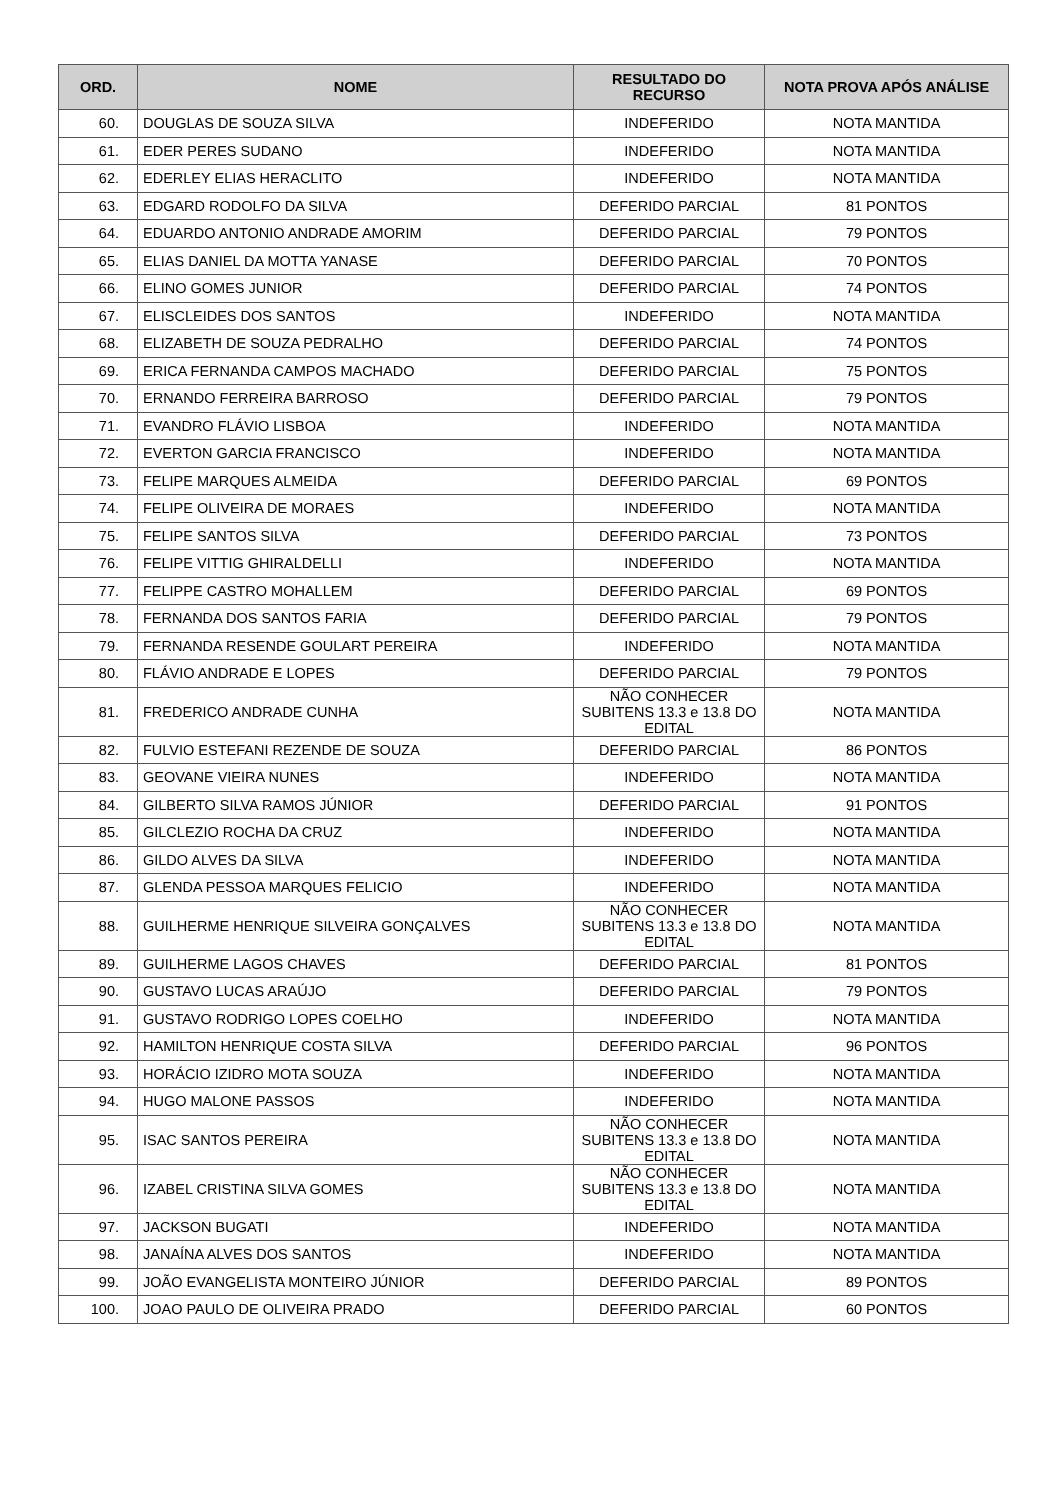| ORD. | NOME | RESULTADO DO RECURSO | NOTA PROVA APÓS ANÁLISE |
| --- | --- | --- | --- |
| 60. | DOUGLAS DE SOUZA SILVA | INDEFERIDO | NOTA MANTIDA |
| 61. | EDER PERES SUDANO | INDEFERIDO | NOTA MANTIDA |
| 62. | EDERLEY ELIAS HERACLITO | INDEFERIDO | NOTA MANTIDA |
| 63. | EDGARD RODOLFO DA SILVA | DEFERIDO PARCIAL | 81 PONTOS |
| 64. | EDUARDO ANTONIO ANDRADE AMORIM | DEFERIDO PARCIAL | 79 PONTOS |
| 65. | ELIAS DANIEL DA MOTTA YANASE | DEFERIDO PARCIAL | 70 PONTOS |
| 66. | ELINO GOMES JUNIOR | DEFERIDO PARCIAL | 74 PONTOS |
| 67. | ELISCLEIDES DOS SANTOS | INDEFERIDO | NOTA MANTIDA |
| 68. | ELIZABETH DE SOUZA PEDRALHO | DEFERIDO PARCIAL | 74 PONTOS |
| 69. | ERICA FERNANDA CAMPOS MACHADO | DEFERIDO PARCIAL | 75 PONTOS |
| 70. | ERNANDO FERREIRA BARROSO | DEFERIDO PARCIAL | 79 PONTOS |
| 71. | EVANDRO FLÁVIO LISBOA | INDEFERIDO | NOTA MANTIDA |
| 72. | EVERTON GARCIA FRANCISCO | INDEFERIDO | NOTA MANTIDA |
| 73. | FELIPE MARQUES ALMEIDA | DEFERIDO PARCIAL | 69 PONTOS |
| 74. | FELIPE OLIVEIRA DE MORAES | INDEFERIDO | NOTA MANTIDA |
| 75. | FELIPE SANTOS SILVA | DEFERIDO PARCIAL | 73 PONTOS |
| 76. | FELIPE VITTIG GHIRALDELLI | INDEFERIDO | NOTA MANTIDA |
| 77. | FELIPPE CASTRO MOHALLEM | DEFERIDO PARCIAL | 69 PONTOS |
| 78. | FERNANDA DOS SANTOS FARIA | DEFERIDO PARCIAL | 79 PONTOS |
| 79. | FERNANDA RESENDE GOULART PEREIRA | INDEFERIDO | NOTA MANTIDA |
| 80. | FLÁVIO ANDRADE E LOPES | DEFERIDO PARCIAL | 79 PONTOS |
| 81. | FREDERICO ANDRADE CUNHA | NÃO CONHECER SUBITENS 13.3 e 13.8 DO EDITAL | NOTA MANTIDA |
| 82. | FULVIO ESTEFANI REZENDE DE SOUZA | DEFERIDO PARCIAL | 86 PONTOS |
| 83. | GEOVANE VIEIRA NUNES | INDEFERIDO | NOTA MANTIDA |
| 84. | GILBERTO SILVA RAMOS JÚNIOR | DEFERIDO PARCIAL | 91 PONTOS |
| 85. | GILCLEZIO ROCHA DA CRUZ | INDEFERIDO | NOTA MANTIDA |
| 86. | GILDO ALVES DA SILVA | INDEFERIDO | NOTA MANTIDA |
| 87. | GLENDA PESSOA MARQUES FELICIO | INDEFERIDO | NOTA MANTIDA |
| 88. | GUILHERME HENRIQUE SILVEIRA GONÇALVES | NÃO CONHECER SUBITENS 13.3 e 13.8 DO EDITAL | NOTA MANTIDA |
| 89. | GUILHERME LAGOS CHAVES | DEFERIDO PARCIAL | 81 PONTOS |
| 90. | GUSTAVO LUCAS ARAÚJO | DEFERIDO PARCIAL | 79 PONTOS |
| 91. | GUSTAVO RODRIGO LOPES COELHO | INDEFERIDO | NOTA MANTIDA |
| 92. | HAMILTON HENRIQUE COSTA SILVA | DEFERIDO PARCIAL | 96 PONTOS |
| 93. | HORÁCIO IZIDRO MOTA SOUZA | INDEFERIDO | NOTA MANTIDA |
| 94. | HUGO MALONE PASSOS | INDEFERIDO | NOTA MANTIDA |
| 95. | ISAC SANTOS PEREIRA | NÃO CONHECER SUBITENS 13.3 e 13.8 DO EDITAL | NOTA MANTIDA |
| 96. | IZABEL CRISTINA SILVA GOMES | NÃO CONHECER SUBITENS 13.3 e 13.8 DO EDITAL | NOTA MANTIDA |
| 97. | JACKSON BUGATI | INDEFERIDO | NOTA MANTIDA |
| 98. | JANAÍNA ALVES DOS SANTOS | INDEFERIDO | NOTA MANTIDA |
| 99. | JOÃO EVANGELISTA MONTEIRO JÚNIOR | DEFERIDO PARCIAL | 89 PONTOS |
| 100. | JOAO PAULO DE OLIVEIRA PRADO | DEFERIDO PARCIAL | 60 PONTOS |